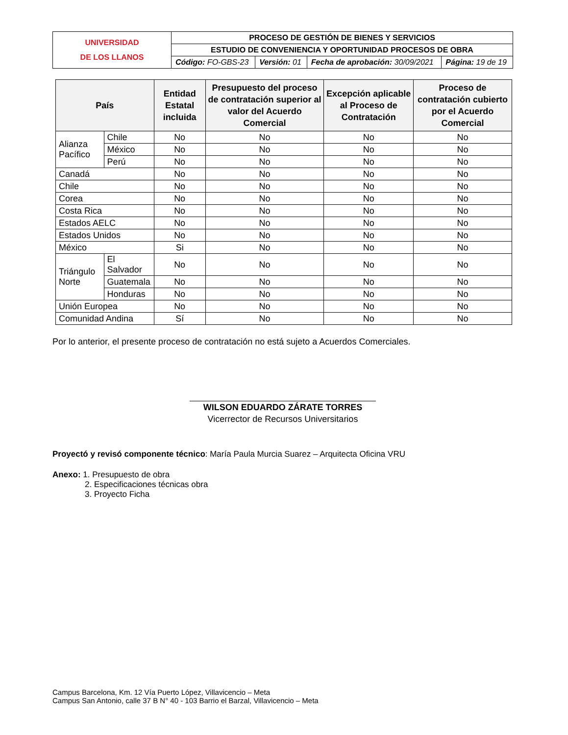| UNIVERSIDAD DE LOS LLANOS | PROCESO DE GESTIÓN DE BIENES Y SERVICIOS | | | |
| | ESTUDIO DE CONVENIENCIA Y OPORTUNIDAD PROCESOS DE OBRA | | | |
| | Código: FO-GBS-23 | Versión: 01 | Fecha de aprobación: 30/09/2021 | Página: 19 de 19 |
| País | | Entidad Estatal incluida | Presupuesto del proceso de contratación superior al valor del Acuerdo Comercial | Excepción aplicable al Proceso de Contratación | Proceso de contratación cubierto por el Acuerdo Comercial |
| --- | --- | --- | --- | --- | --- |
| Alianza Pacífico | Chile | No | No | No | No |
| | México | No | No | No | No |
| | Perú | No | No | No | No |
| Canadá | | No | No | No | No |
| Chile | | No | No | No | No |
| Corea | | No | No | No | No |
| Costa Rica | | No | No | No | No |
| Estados AELC | | No | No | No | No |
| Estados Unidos | | No | No | No | No |
| México | | Si | No | No | No |
| Triángulo Norte | El Salvador | No | No | No | No |
| | Guatemala | No | No | No | No |
| | Honduras | No | No | No | No |
| Unión Europea | | No | No | No | No |
| Comunidad Andina | | Sí | No | No | No |
Por lo anterior, el presente proceso de contratación no está sujeto a Acuerdos Comerciales.
WILSON EDUARDO ZÁRATE TORRES
Vicerrector de Recursos Universitarios
Proyectó y revisó componente técnico: María Paula Murcia Suarez – Arquitecta Oficina VRU
Anexo: 1. Presupuesto de obra
2. Especificaciones técnicas obra
3. Proyecto Ficha
Campus Barcelona, Km. 12 Vía Puerto López, Villavicencio – Meta
Campus San Antonio, calle 37 B N° 40 - 103 Barrio el Barzal, Villavicencio – Meta